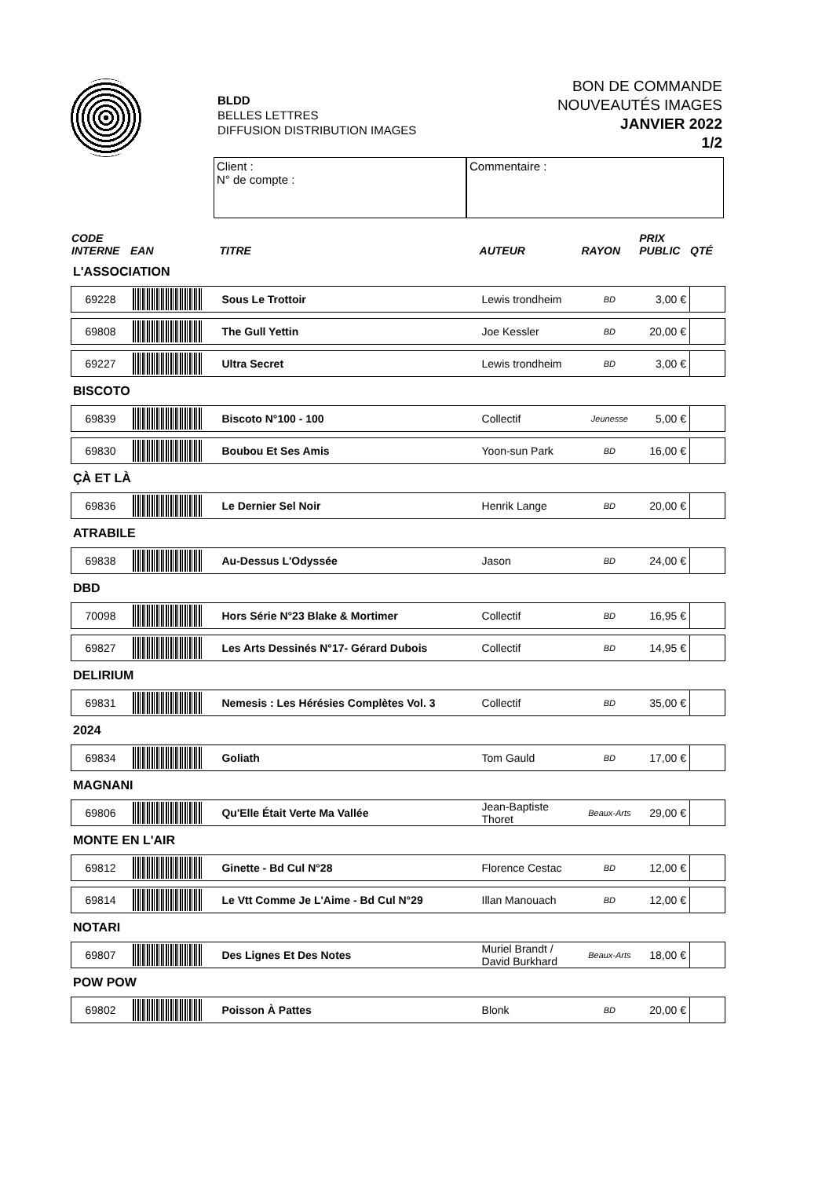BLDD
BELLES LETTRES
DIFFUSION DISTRIBUTION IMAGES
BON DE COMMANDE
NOUVEAUTÉS IMAGES
JANVIER 2022
1/2
Client :
N° de compte :
Commentaire :
| CODE INTERNE | EAN | TITRE | AUTEUR | RAYON | PRIX PUBLIC | QTÉ |
| --- | --- | --- | --- | --- | --- | --- |
| L'ASSOCIATION | | | | | | |
| 69228 | | Sous Le Trottoir | Lewis trondheim | BD | 3,00 € | |
| 69808 | | The Gull Yettin | Joe Kessler | BD | 20,00 € | |
| 69227 | | Ultra Secret | Lewis trondheim | BD | 3,00 € | |
| BISCOTO | | | | | | |
| 69839 | | Biscoto N°100 - 100 | Collectif | Jeunesse | 5,00 € | |
| 69830 | | Boubou Et Ses Amis | Yoon-sun Park | BD | 16,00 € | |
| ÇÀ ET LÀ | | | | | | |
| 69836 | | Le Dernier Sel Noir | Henrik Lange | BD | 20,00 € | |
| ATRABILE | | | | | | |
| 69838 | | Au-Dessus L'Odyssée | Jason | BD | 24,00 € | |
| DBD | | | | | | |
| 70098 | | Hors Série N°23 Blake & Mortimer | Collectif | BD | 16,95 € | |
| 69827 | | Les Arts Dessinés N°17- Gérard Dubois | Collectif | BD | 14,95 € | |
| DELIRIUM | | | | | | |
| 69831 | | Nemesis : Les Hérésies Complètes Vol. 3 | Collectif | BD | 35,00 € | |
| 2024 | | | | | | |
| 69834 | | Goliath | Tom Gauld | BD | 17,00 € | |
| MAGNANI | | | | | | |
| 69806 | | Qu'Elle Était Verte Ma Vallée | Jean-Baptiste Thoret | Beaux-Arts | 29,00 € | |
| MONTE EN L'AIR | | | | | | |
| 69812 | | Ginette - Bd Cul N°28 | Florence Cestac | BD | 12,00 € | |
| 69814 | | Le Vtt Comme Je L'Aime - Bd Cul N°29 | Illan Manouach | BD | 12,00 € | |
| NOTARI | | | | | | |
| 69807 | | Des Lignes Et Des Notes | Muriel Brandt / David Burkhard | Beaux-Arts | 18,00 € | |
| POW POW | | | | | | |
| 69802 | | Poisson À Pattes | Blonk | BD | 20,00 € | |